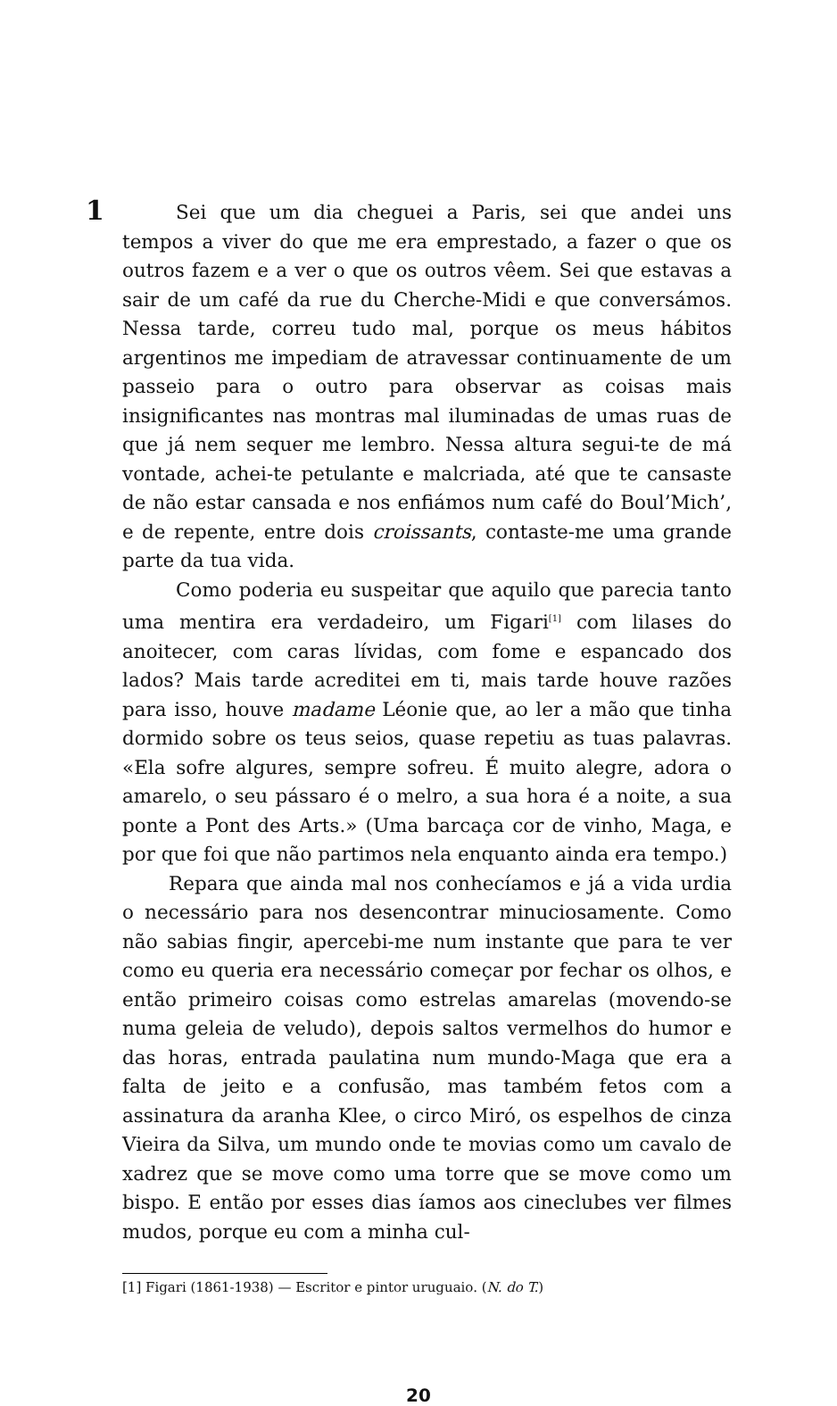1
Sei que um dia cheguei a Paris, sei que andei uns tempos a viver do que me era emprestado, a fazer o que os outros fazem e a ver o que os outros vêem. Sei que estavas a sair de um café da rue du Cherche-Midi e que conversámos. Nessa tarde, correu tudo mal, porque os meus hábitos argentinos me impediam de atravessar continuamente de um passeio para o outro para observar as coisas mais insignificantes nas montras mal iluminadas de umas ruas de que já nem sequer me lembro. Nessa altura segui-te de má vontade, achei-te petulante e malcriada, até que te cansaste de não estar cansada e nos enfiámos num café do Boul’Mich’, e de repente, entre dois croissants, contaste-me uma grande parte da tua vida.
Como poderia eu suspeitar que aquilo que parecia tanto uma mentira era verdadeiro, um Figari<sup>[1]</sup> com lilases do anoitecer, com caras lívidas, com fome e espancado dos lados? Mais tarde acreditei em ti, mais tarde houve razões para isso, houve madame Léonie que, ao ler a mão que tinha dormido sobre os teus seios, quase repetiu as tuas palavras. «Ela sofre algures, sempre sofreu. É muito alegre, adora o amarelo, o seu pássaro é o melro, a sua hora é a noite, a sua ponte a Pont des Arts.» (Uma barcaça cor de vinho, Maga, e por que foi que não partimos nela enquanto ainda era tempo.)
Repara que ainda mal nos conhecíamos e já a vida urdia o necessário para nos desencontrar minuciosamente. Como não sabias fingir, apercebi-me num instante que para te ver como eu queria era necessário começar por fechar os olhos, e então primeiro coisas como estrelas amarelas (movendo-se numa geleia de veludo), depois saltos vermelhos do humor e das horas, entrada paulatina num mundo-Maga que era a falta de jeito e a confusão, mas também fetos com a assinatura da aranha Klee, o circo Miró, os espelhos de cinza Vieira da Silva, um mundo onde te movias como um cavalo de xadrez que se move como uma torre que se move como um bispo. E então por esses dias íamos aos cineclubes ver filmes mudos, porque eu com a minha cul-
[1] Figari (1861-1938) — Escritor e pintor uruguaio. (N. do T.)
20